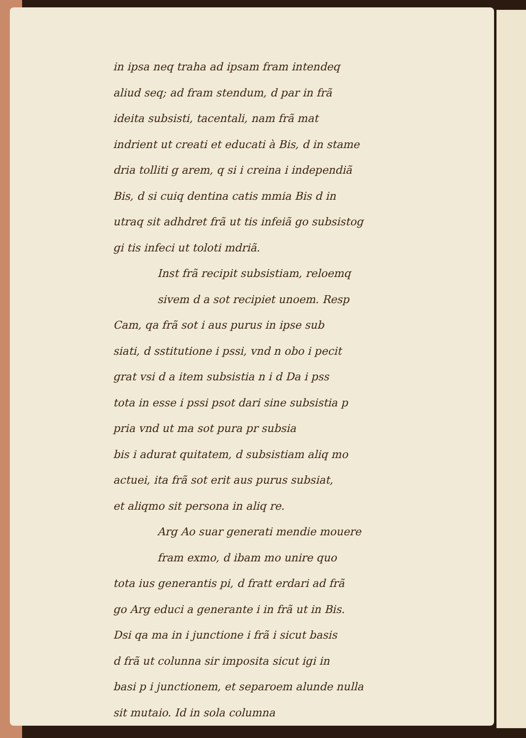in ipsa neq traha ad ipsam fram intendeq
aliud seq; ad fram stendum, d par in frã
ideita subsisti, tacentali, nam frã mat
indrient ut creati et educati à Bis, d in stame
dria tolliti g arem, q si i creina i independiã
Bis, d si cuiq dentina catis mmia Bis d in
utraq sit adhdret frã ut tis infeiã go subsistog
gi tis infeci ut toloti mdriã.
Inst frã recipit subsistiam, reloemq
sivem d a sot recipiet unoem. Resp
Cam, qa frã sot i aus purus in ipse sub
siati, d sstitutione i pssi, vnd n obo i pecit
grat vsi d a item subsistia n i d Da i pss
tota in esse i pssi psot dari sine subsistia p
pria vnd ut ma sot pura pr subsia
bis i adurat quitatem, d subsistiam aliq mo
actuei, ita frã sot erit aus purus subsiat,
et aliqmo sit persona in aliq re.
Arg Ao suar generati mendie mouere
fram exmo, d ibam mo unire quo
tota ius generantis pi, d fratt erdari ad frã
go Arg educi a generante i in frã ut in Bis.
Dsi qa ma in i junctione i frã i sicut basis
d frã ut colunna sir imposita sicut igi in
basi p i junctionem, et separoem alunde nulla
sit mutaio. Id in sola columna